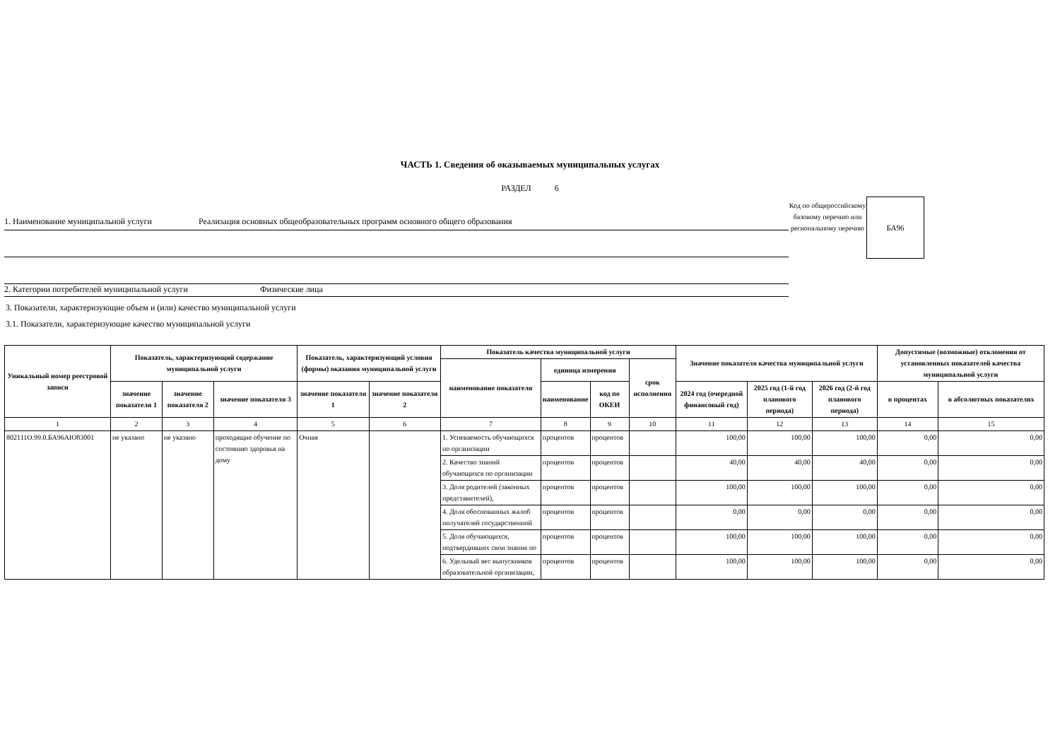ЧАСТЬ 1. Сведения об оказываемых муниципальных услугах
РАЗДЕЛ 6
1. Наименование муниципальной услуги Реализация основных общеобразовательных программ основного общего образования
2. Категории потребителей муниципальной услуги Физические лица
Код по общероссийскому базовому перечню или региональному перечню
БА96
3. Показатели, характеризующие объем и (или) качество муниципальной услуги
3.1. Показатели, характеризующие качество муниципальной услуги
| Уникальный номер реестровой записи | Показатель, характеризующий содержание муниципальной услуги | | | Показатель, характеризующий условия (формы) оказания муниципальной услуги | | Показатель качества муниципальной услуги | | | | Значение показателя качества муниципальной услуги | | | Допустимые (возможные) отклонения от установленных показателей качества муниципальной услуги | |
| --- | --- | --- | --- | --- | --- | --- | --- | --- | --- | --- | --- | --- | --- | --- |
| | | | | | | наименование показателя | единица измерения | | срок исполнения | | | | | |
| | значение показателя 1 | значение показателя 2 | значение показателя 3 | значение показателя 1 | значение показателя 2 | | наименование | код по ОКЕИ | | 2024 год (очередной финансовый год) | 2025 год (1-й год планового периода) | 2026 год (2-й год планового периода) | в процентах | в абсолютных показателях |
| 1 | 2 | 3 | 4 | 5 | 6 | 7 | 8 | 9 | 10 | 11 | 12 | 13 | 14 | 15 |
| 802111О.99.0.БА96АЮ83001 | не указано | не указано | проходящие обучение по состоянию здоровья на дому | Очная | | 1. Успеваемость обучающихся по организации | процентов | процентов | | 100,00 | 100,00 | 100,00 | 0,00 | 0,00 |
| | | | | | | 2. Качество знаний обучающихся по организации | процентов | процентов | | 40,00 | 40,00 | 40,00 | 0,00 | 0,00 |
| | | | | | | 3. Доля родителей (законных представителей), | процентов | процентов | | 100,00 | 100,00 | 100,00 | 0,00 | 0,00 |
| | | | | | | 4. Доля обоснованных жалоб получателей государственной | процентов | процентов | | 0,00 | 0,00 | 0,00 | 0,00 | 0,00 |
| | | | | | | 5. Доля обучающихся, подтвердивших свои знания по | процентов | процентов | | 100,00 | 100,00 | 100,00 | 0,00 | 0,00 |
| | | | | | | 6. Удельный вес выпускников образовательной организации, | процентов | процентов | | 100,00 | 100,00 | 100,00 | 0,00 | 0,00 |